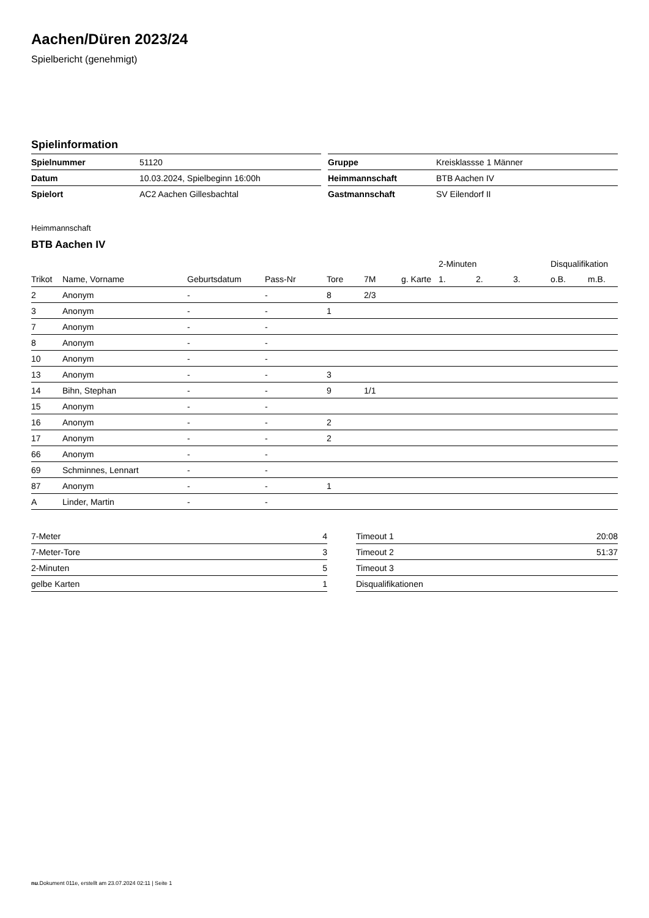Aachen/Düren 2023/24
Spielbericht (genehmigt)
Spielinformation
| Spielnummer | 51120 |
| Datum | 10.03.2024, Spielbeginn 16:00h |
| Spielort | AC2 Aachen Gillesbachtal |
| Gruppe | Kreisklassse 1 Männer |
| Heimmannschaft | BTB Aachen IV |
| Gastmannschaft | SV Eilendorf II |
Heimmannschaft
BTB Aachen IV
| | | | | | | | 2-Minuten | | | Disqualifikation | |
| --- | --- | --- | --- | --- | --- | --- | --- | --- | --- | --- | --- |
| Trikot | Name, Vorname | Geburtsdatum | Pass-Nr | Tore | 7M | g. Karte | 1. | 2. | 3. | o.B. | m.B. |
| 2 | Anonym | - | - | 8 | 2/3 | | | | | | |
| 3 | Anonym | - | - | 1 | | | | | | | |
| 7 | Anonym | - | - | | | | | | | | |
| 8 | Anonym | - | - | | | | | | | | |
| 10 | Anonym | - | - | | | | | | | | |
| 13 | Anonym | - | - | 3 | | | | | | | |
| 14 | Bihn, Stephan | - | - | 9 | 1/1 | | | | | | |
| 15 | Anonym | - | - | | | | | | | | |
| 16 | Anonym | - | - | 2 | | | | | | | |
| 17 | Anonym | - | - | 2 | | | | | | | |
| 66 | Anonym | - | - | | | | | | | | |
| 69 | Schminnes, Lennart | - | - | | | | | | | | |
| 87 | Anonym | - | - | 1 | | | | | | | |
| A | Linder, Martin | - | - | | | | | | | | |
| 7-Meter | 4 |
| 7-Meter-Tore | 3 |
| 2-Minuten | 5 |
| gelbe Karten | 1 |
| Timeout 1 | 20:08 |
| Timeout 2 | 51:37 |
| Timeout 3 | |
| Disqualifikationen | |
nu.Dokument 011e, erstellt am 23.07.2024 02:11 | Seite 1